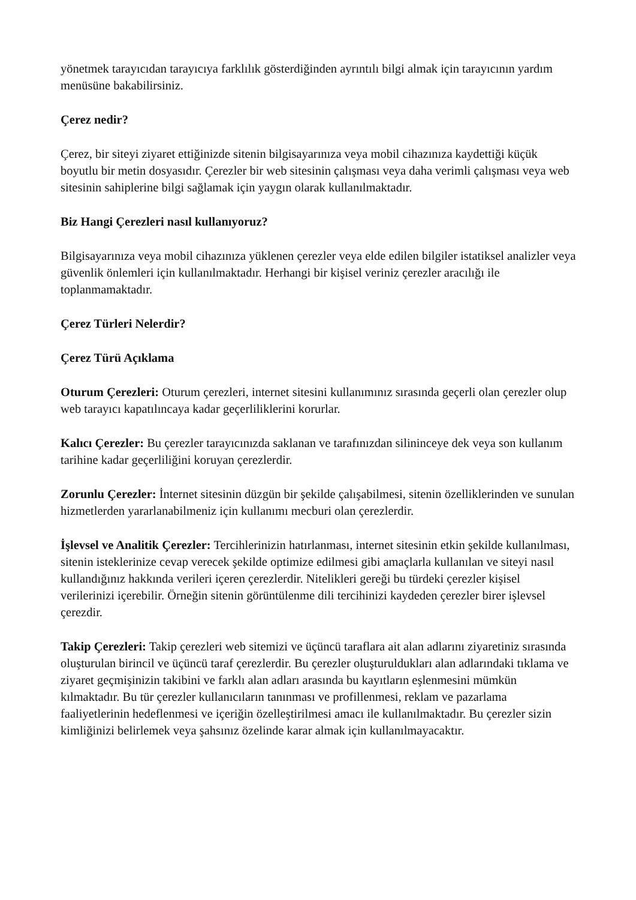yönetmek tarayıcıdan tarayıcıya farklılık gösterdiğinden ayrıntılı bilgi almak için tarayıcının yardım menüsüne bakabilirsiniz.
Çerez nedir?
Çerez, bir siteyi ziyaret ettiğinizde sitenin bilgisayarınıza veya mobil cihazınıza kaydettiği küçük boyutlu bir metin dosyasıdır. Çerezler bir web sitesinin çalışması veya daha verimli çalışması veya web sitesinin sahiplerine bilgi sağlamak için yaygın olarak kullanılmaktadır.
Biz Hangi Çerezleri nasıl kullanıyoruz?
Bilgisayarınıza veya mobil cihazınıza yüklenen çerezler veya elde edilen bilgiler istatiksel analizler veya güvenlik önlemleri için kullanılmaktadır. Herhangi bir kişisel veriniz çerezler aracılığı ile toplanmamaktadır.
Çerez Türleri Nelerdir?
Çerez Türü Açıklama
Oturum Çerezleri: Oturum çerezleri, internet sitesini kullanımınız sırasında geçerli olan çerezler olup web tarayıcı kapatılıncaya kadar geçerliliklerini korurlar.
Kalıcı Çerezler: Bu çerezler tarayıcınızda saklanan ve tarafınızdan silininceye dek veya son kullanım tarihine kadar geçerliliğini koruyan çerezlerdir.
Zorunlu Çerezler: İnternet sitesinin düzgün bir şekilde çalışabilmesi, sitenin özelliklerinden ve sunulan hizmetlerden yararlanabilmeniz için kullanımı mecburi olan çerezlerdir.
İşlevsel ve Analitik Çerezler: Tercihlerinizin hatırlanması, internet sitesinin etkin şekilde kullanılması, sitenin isteklerinize cevap verecek şekilde optimize edilmesi gibi amaçlarla kullanılan ve siteyi nasıl kullandığınız hakkında verileri içeren çerezlerdir. Nitelikleri gereği bu türdeki çerezler kişisel verilerinizi içerebilir. Örneğin sitenin görüntülenme dili tercihinizi kaydeden çerezler birer işlevsel çerezdir.
Takip Çerezleri: Takip çerezleri web sitemizi ve üçüncü taraflara ait alan adlarını ziyaretiniz sırasında oluşturulan birincil ve üçüncü taraf çerezlerdir. Bu çerezler oluşturuldukları alan adlarındaki tıklama ve ziyaret geçmişinizin takibini ve farklı alan adları arasında bu kayıtların eşlenmesini mümkün kılmaktadır. Bu tür çerezler kullanıcıların tanınması ve profillenmesi, reklam ve pazarlama faaliyetlerinin hedeflenmesi ve içeriğin özelleştirilmesi amacı ile kullanılmaktadır. Bu çerezler sizin kimliğinizi belirlemek veya şahsınız özelinde karar almak için kullanılmayacaktır.